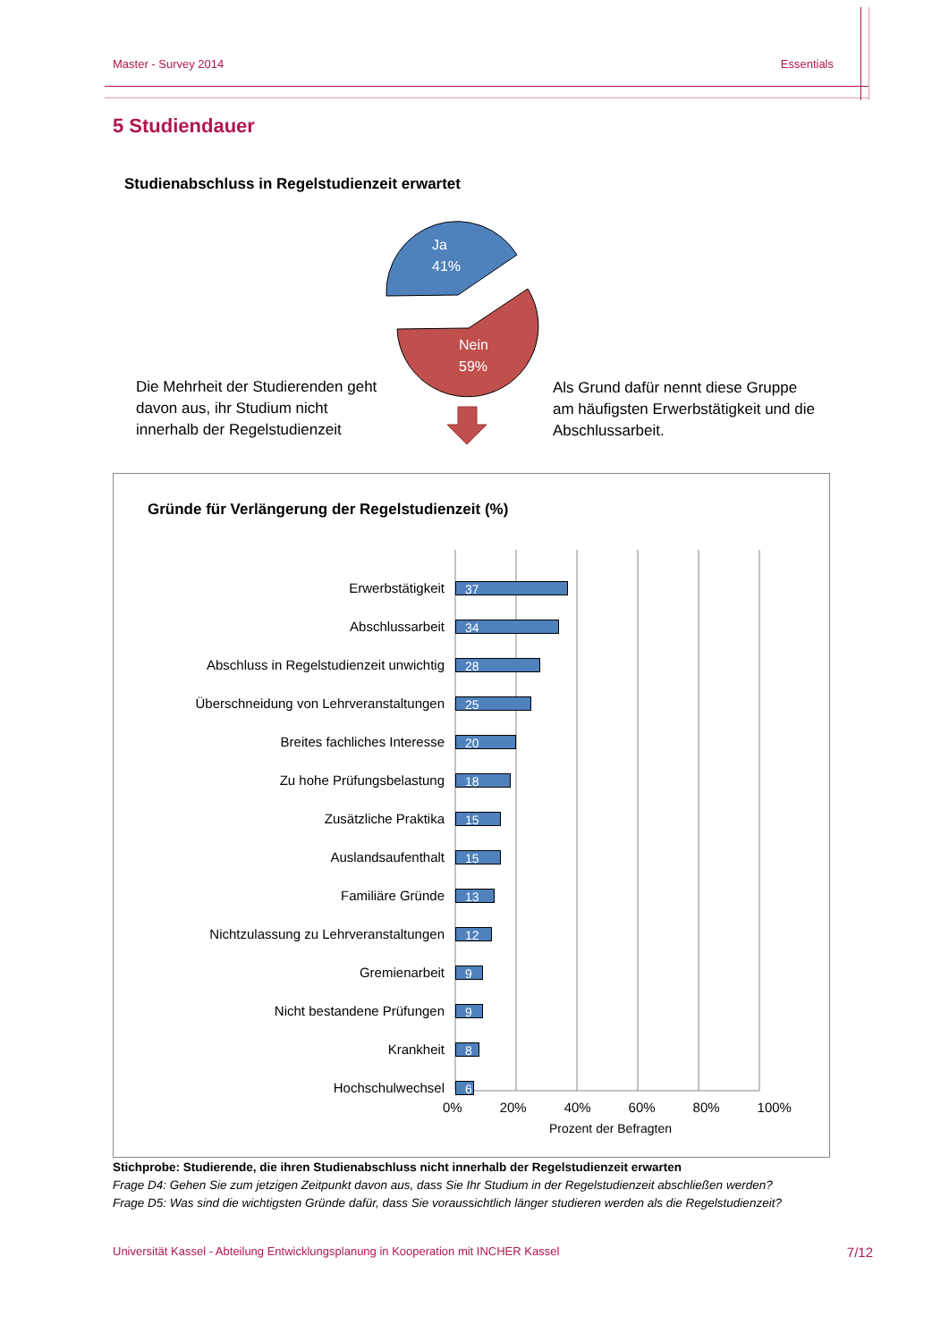Master - Survey 2014 Essentials
5 Studiendauer
Studienabschluss in Regelstudienzeit erwartet
Ja
41%
Nein
59%
Die Mehrheit der Studierenden geht davon aus, ihr Studium nicht innerhalb der Regelstudienzeit
Als Grund dafür nennt diese Gruppe am häufigsten Erwerbstätigkeit und die Abschlussarbeit.
Gründe für Verlängerung der Regelstudienzeit (%)
Erwerbstätigkeit
37
Abschlussarbeit
34
Abschluss in Regelstudienzeit unwichtig
28
Überschneidung von Lehrveranstaltungen
25
Breites fachliches Interesse
20
Zu hohe Prüfungsbelastung
18
Zusätzliche Praktika
15
Auslandsaufenthalt
15
Familiäre Gründe
13
Nichtzulassung zu Lehrveranstaltungen
12
Gremienarbeit
9
Nicht bestandene Prüfungen
9
Krankheit
8
Hochschulwechsel
6
0% 20% 40% 60% 80% 100%
Prozent der Befragten
Stichprobe: Studierende, die ihren Studienabschluss nicht innerhalb der Regelstudienzeit erwarten
Frage D4: Gehen Sie zum jetzigen Zeitpunkt davon aus, dass Sie Ihr Studium in der Regelstudienzeit abschließen werden?
Frage D5: Was sind die wichtigsten Gründe dafür, dass Sie voraussichtlich länger studieren werden als die Regelstudienzeit?
Universität Kassel - Abteilung Entwicklungsplanung in Kooperation mit INCHER Kassel 7/12